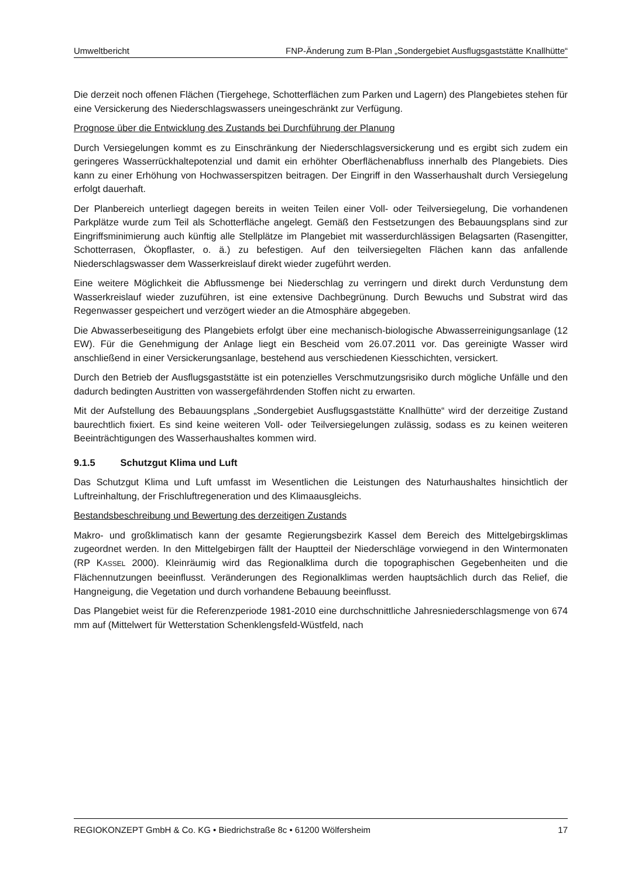Umweltbericht FNP-Änderung zum B-Plan „Sondergebiet Ausflugsgaststätte Knallhütte“
Die derzeit noch offenen Flächen (Tiergehege, Schotterflächen zum Parken und Lagern) des Plangebietes stehen für eine Versickerung des Niederschlagswassers uneingeschränkt zur Verfügung.
Prognose über die Entwicklung des Zustands bei Durchführung der Planung
Durch Versiegelungen kommt es zu Einschränkung der Niederschlagsversickerung und es ergibt sich zudem ein geringeres Wasserrückhaltepotenzial und damit ein erhöhter Oberflächenabfluss innerhalb des Plangebiets. Dies kann zu einer Erhöhung von Hochwasserspitzen beitragen. Der Eingriff in den Wasserhaushalt durch Versiegelung erfolgt dauerhaft.
Der Planbereich unterliegt dagegen bereits in weiten Teilen einer Voll- oder Teilversiegelung, Die vorhandenen Parkplätze wurde zum Teil als Schotterfläche angelegt. Gemäß den Festsetzungen des Bebauungsplans sind zur Eingriffsminimierung auch künftig alle Stellplätze im Plangebiet mit wasserdurchlässigen Belagsarten (Rasengitter, Schotterrasen, Ökopflaster, o. ä.) zu befestigen. Auf den teilversiegelten Flächen kann das anfallende Niederschlagswasser dem Wasserkreislauf direkt wieder zugeführt werden.
Eine weitere Möglichkeit die Abflussmenge bei Niederschlag zu verringern und direkt durch Verdunstung dem Wasserkreislauf wieder zuzuführen, ist eine extensive Dachbegrünung. Durch Bewuchs und Substrat wird das Regenwasser gespeichert und verzögert wieder an die Atmosphäre abgegeben.
Die Abwasserbeseitigung des Plangebiets erfolgt über eine mechanisch-biologische Abwasserreinigungsanlage (12 EW). Für die Genehmigung der Anlage liegt ein Bescheid vom 26.07.2011 vor. Das gereinigte Wasser wird anschließend in einer Versickerungsanlage, bestehend aus verschiedenen Kiesschichten, versickert.
Durch den Betrieb der Ausflugsgaststätte ist ein potenzielles Verschmutzungsrisiko durch mögliche Unfälle und den dadurch bedingten Austritten von wassergefährdenden Stoffen nicht zu erwarten.
Mit der Aufstellung des Bebauungsplans „Sondergebiet Ausflugsgaststätte Knallhütte“ wird der derzeitige Zustand baurechtlich fixiert. Es sind keine weiteren Voll- oder Teilversiegelungen zulässig, sodass es zu keinen weiteren Beeinträchtigungen des Wasserhaushaltes kommen wird.
9.1.5 Schutzgut Klima und Luft
Das Schutzgut Klima und Luft umfasst im Wesentlichen die Leistungen des Naturhaushaltes hinsichtlich der Luftreinhaltung, der Frischluftregeneration und des Klimaausgleichs.
Bestandsbeschreibung und Bewertung des derzeitigen Zustands
Makro- und großklimatisch kann der gesamte Regierungsbezirk Kassel dem Bereich des Mittelgebirgsklimas zugeordnet werden. In den Mittelgebirgen fällt der Hauptteil der Niederschläge vorwiegend in den Wintermonaten (RP KASSEL 2000). Kleinräumig wird das Regionalklima durch die topographischen Gegebenheiten und die Flächennutzungen beeinflusst. Veränderungen des Regionalklimas werden hauptsächlich durch das Relief, die Hangneigung, die Vegetation und durch vorhandene Bebauung beeinflusst.
Das Plangebiet weist für die Referenzperiode 1981-2010 eine durchschnittliche Jahresniederschlagsmenge von 674 mm auf (Mittelwert für Wetterstation Schenklengsfeld-Wüstfeld, nach
REGIOKONZEPT GmbH & Co. KG • Biedrichstraße 8c • 61200 Wölfersheim 17